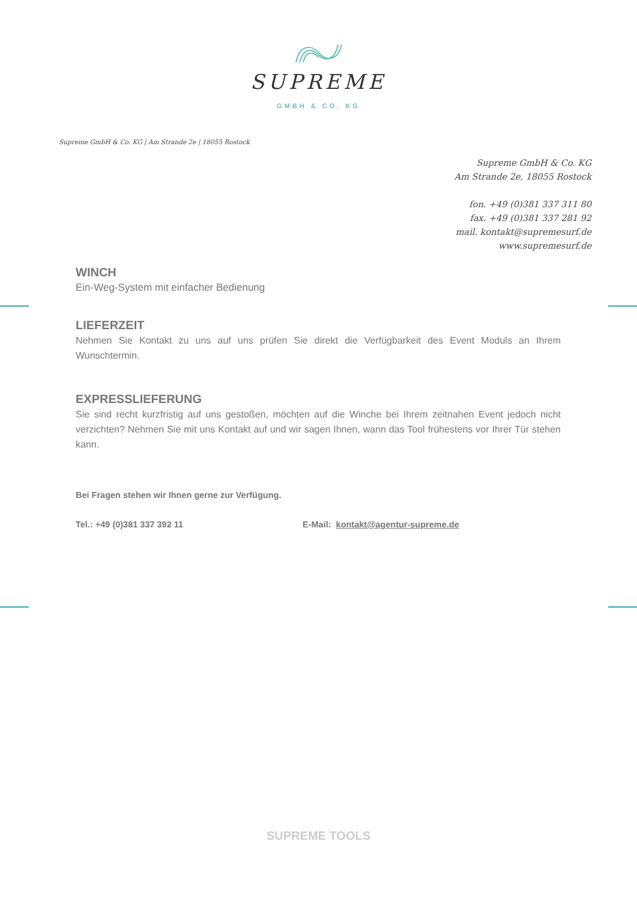SUPREME
GMBH & CO. KG
Supreme GmbH & Co. KG | Am Strande 2e | 18055 Rostock
Supreme GmbH & Co. KG
Am Strande 2e, 18055 Rostock
fon. +49 (0)381 337 311 80
fax. +49 (0)381 337 281 92
mail. kontakt@supremesurf.de
www.supremesurf.de
WINCH
Ein-Weg-System mit einfacher Bedienung
LIEFERZEIT
Nehmen Sie Kontakt zu uns auf uns prüfen Sie direkt die Verfügbarkeit des Event Moduls an Ihrem Wunschtermin.
EXPRESSLIEFERUNG
Sie sind recht kurzfristig auf uns gestoßen, möchten auf die Winche bei Ihrem zeitnahen Event jedoch nicht verzichten? Nehmen Sie mit uns Kontakt auf und wir sagen Ihnen, wann das Tool frühestens vor Ihrer Tür stehen kann.
Bei Fragen stehen wir Ihnen gerne zur Verfügung.
Tel.: +49 (0)381 337 392 11 E-Mail: kontakt@agentur-supreme.de
SUPREME TOOLS